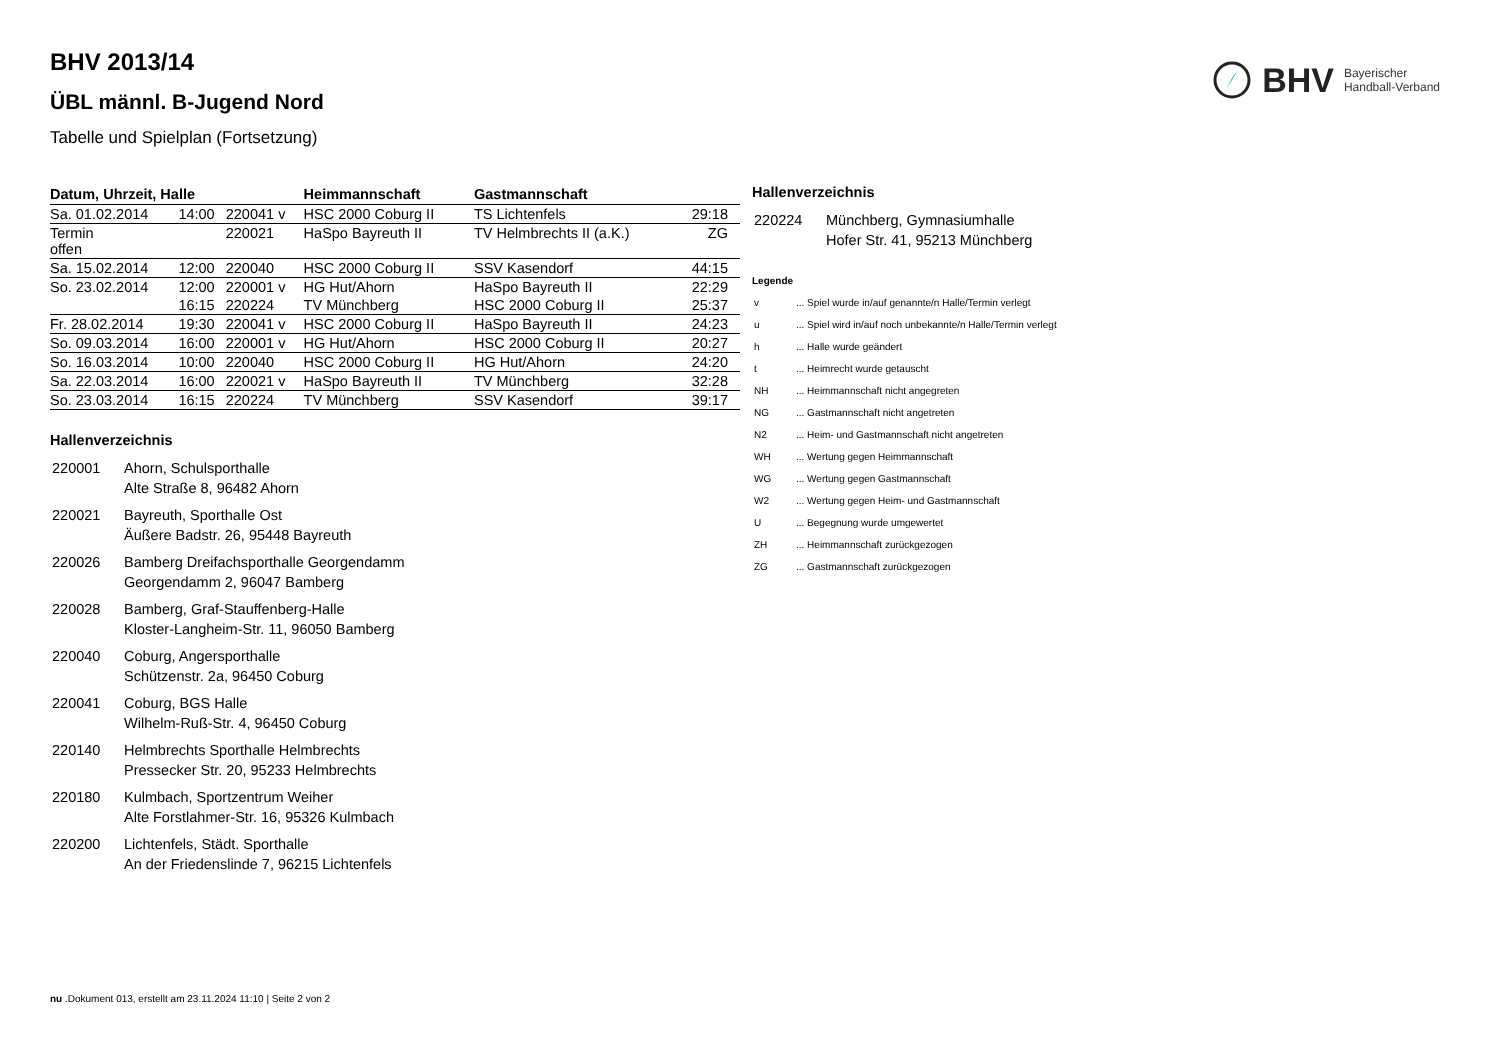BHV Bayerischer
Handball-Verband
BHV 2013/14
ÜBL männl. B-Jugend Nord
Tabelle und Spielplan (Fortsetzung)
| Datum, Uhrzeit, Halle | | | Heimmannschaft | Gastmannschaft | |
| --- | --- | --- | --- | --- | --- |
| Sa. 01.02.2014 | 14:00 | 220041 v | HSC 2000 Coburg II | TS Lichtenfels | 29:18 |
| Termin offen | | 220021 | HaSpo Bayreuth II | TV Helmbrechts II (a.K.) | ZG |
| Sa. 15.02.2014 | 12:00 | 220040 | HSC 2000 Coburg II | SSV Kasendorf | 44:15 |
| So. 23.02.2014 | 12:00 | 220001 v | HG Hut/Ahorn | HaSpo Bayreuth II | 22:29 |
| | 16:15 | 220224 | TV Münchberg | HSC 2000 Coburg II | 25:37 |
| Fr. 28.02.2014 | 19:30 | 220041 v | HSC 2000 Coburg II | HaSpo Bayreuth II | 24:23 |
| So. 09.03.2014 | 16:00 | 220001 v | HG Hut/Ahorn | HSC 2000 Coburg II | 20:27 |
| So. 16.03.2014 | 10:00 | 220040 | HSC 2000 Coburg II | HG Hut/Ahorn | 24:20 |
| Sa. 22.03.2014 | 16:00 | 220021 v | HaSpo Bayreuth II | TV Münchberg | 32:28 |
| So. 23.03.2014 | 16:15 | 220224 | TV Münchberg | SSV Kasendorf | 39:17 |
Hallenverzeichnis
| 220001 | Ahorn, Schulsporthalle Alte Straße 8, 96482 Ahorn |
| 220021 | Bayreuth, Sporthalle Ost Äußere Badstr. 26, 95448 Bayreuth |
| 220026 | Bamberg Dreifachsporthalle Georgendamm Georgendamm 2, 96047 Bamberg |
| 220028 | Bamberg, Graf-Stauffenberg-Halle Kloster-Langheim-Str. 11, 96050 Bamberg |
| 220040 | Coburg, Angersporthalle Schützenstr. 2a, 96450 Coburg |
| 220041 | Coburg, BGS Halle Wilhelm-Ruß-Str. 4, 96450 Coburg |
| 220140 | Helmbrechts Sporthalle Helmbrechts Pressecker Str. 20, 95233 Helmbrechts |
| 220180 | Kulmbach, Sportzentrum Weiher Alte Forstlahmer-Str. 16, 95326 Kulmbach |
| 220200 | Lichtenfels, Städt. Sporthalle An der Friedenslinde 7, 96215 Lichtenfels |
Hallenverzeichnis
| 220224 | Münchberg, Gymnasiumhalle Hofer Str. 41, 95213 Münchberg |
Legende
| v | ... Spiel wurde in/auf genannte/n Halle/Termin verlegt |
| u | ... Spiel wird in/auf noch unbekannte/n Halle/Termin verlegt |
| h | ... Halle wurde geändert |
| t | ... Heimrecht wurde getauscht |
| NH | ... Heimmannschaft nicht angegreten |
| NG | ... Gastmannschaft nicht angetreten |
| N2 | ... Heim- und Gastmannschaft nicht angetreten |
| WH | ... Wertung gegen Heimmannschaft |
| WG | ... Wertung gegen Gastmannschaft |
| W2 | ... Wertung gegen Heim- und Gastmannschaft |
| U | ... Begegnung wurde umgewertet |
| ZH | ... Heimmannschaft zurückgezogen |
| ZG | ... Gastmannschaft zurückgezogen |
nu .Dokument 013, erstellt am 23.11.2024 11:10 | Seite 2 von 2